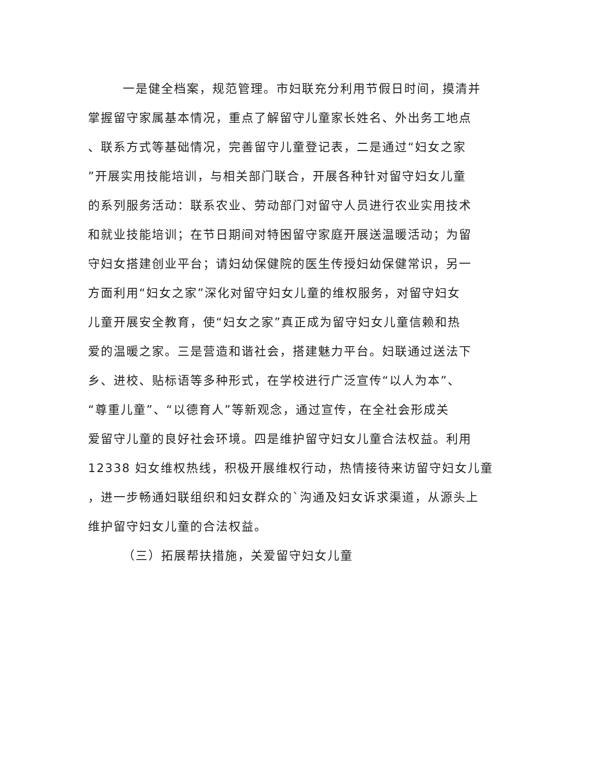一是健全档案，规范管理。市妇联充分利用节假日时间，摸清并
掌握留守家属基本情况，重点了解留守儿童家长姓名、外出务工地点
、联系方式等基础情况，完善留守儿童登记表，二是通过“妇女之家
”开展实用技能培训，与相关部门联合，开展各种针对留守妇女儿童
的系列服务活动：联系农业、劳动部门对留守人员进行农业实用技术
和就业技能培训；在节日期间对特困留守家庭开展送温暖活动；为留
守妇女搭建创业平台；请妇幼保健院的医生传授妇幼保健常识，另一
方面利用“妇女之家”深化对留守妇女儿童的维权服务，对留守妇女
儿童开展安全教育，使“妇女之家”真正成为留守妇女儿童信赖和热
爱的温暖之家。三是营造和谐社会，搭建魅力平台。妇联通过送法下
乡、进校、贴标语等多种形式，在学校进行广泛宣传“以人为本”、
“尊重儿童”、“以德育人”等新观念，通过宣传，在全社会形成关
爱留守儿童的良好社会环境。四是维护留守妇女儿童合法权益。利用
12338 妇女维权热线，积极开展维权行动，热情接待来访留守妇女儿童
，进一步畅通妇联组织和妇女群众的`沟通及妇女诉求渠道，从源头上
维护留守妇女儿童的合法权益。
（三）拓展帮扶措施，关爱留守妇女儿童